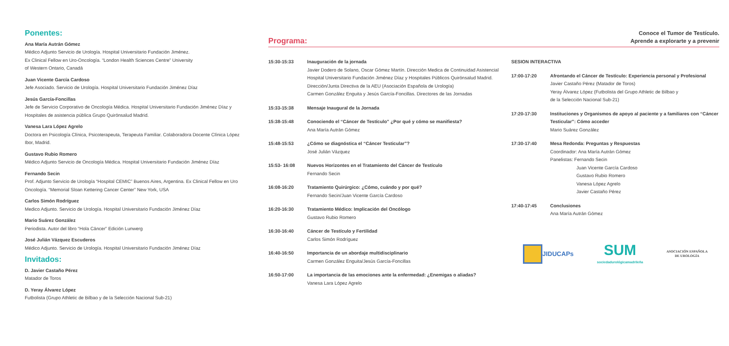Ponentes:
Ana María Autrán Gómez
Médico Adjunto Servicio de Urología. Hospital Universitario Fundación Jiménez.
Ex Clinical Fellow en Uro-Oncología. “London Health Sciences Centre” University
of Western Ontario, Canadá
Juan Vicente García Cardoso
Jefe Asociado. Servicio de Urología. Hospital Universitario Fundación Jiménez Díaz
Jesús García-Foncillas
Jefe de Servicio Corporativo de Oncología Médica. Hospital Universitario Fundación Jiménez Díaz y Hospitales de asistencia pública Grupo Quirónsalud Madrid.
Vanesa Lara López Agrelo
Doctora en Psicología Clínica, Psicoterapeuta, Terapeuta Familiar. Colaboradora Docente Clínica López Ibor, Madrid.
Gustavo Rubio Romero
Médico Adjunto Servicio de Oncología Médica. Hospital Universitario Fundación Jiménez Díaz
Fernando Secin
Prof. Adjunto Servicio de Urología “Hospital CEMIC” Buenos Aires, Argentina. Ex Clinical Fellow en Uro Oncología. “Memorial Sloan Kettering Cancer Center” New York, USA
Carlos Simón Rodríguez
Medico Adjunto. Servicio de Urología. Hospital Universitario Fundación Jiménez Díaz
Mario Suárez González
Periodista. Autor del libro “Hola Cáncer” Edición Lunwerg
José Julián Vázquez Escuderos
Médico Adjunto. Servicio de Urología. Hospital Universitario Fundación Jiménez Díaz
Invitados:
D. Javier Castaño Pérez
Matador de Toros
D. Yeray Álvarez López
Futbolista (Grupo Athletic de Bilbao y de la Selección Nacional Sub-21)
Programa:
Conoce el Tumor de Testículo.
Aprende a explorarte y a prevenir
15:30-15:33 Inauguración de la jornada
Javier Dodero de Solano, Oscar Gómez Martín. Dirección Medica de Continuidad Asistencial Hospital Universitario Fundación Jiménez Díaz y Hospitales Públicos Quirónsalud Madrid.
Dirección/Junta Directiva de la AEU (Asociación Española de Urología)
Carmen González Enguita y Jesús García-Foncillas. Directores de las Jornadas
15:33-15:38 Mensaje Inaugural de la Jornada
15:38-15:48 Conociendo el “Cáncer de Testículo” ¿Por qué y cómo se manifiesta?
Ana María Autrán Gómez
15:48-15:53 ¿Cómo se diagnóstica el “Cáncer Testicular”?
José Julián Vázquez
15:53- 16:08 Nuevos Horizontes en el Tratamiento del Cáncer de Testículo
Fernando Secin
16:08-16:20 Tratamiento Quirúrgico: ¿Cómo, cuándo y por qué?
Fernando Secin/Juan Vicente García Cardoso
16:20-16:30 Tratamiento Médico: Implicación del Oncólogo
Gustavo Rubio Romero
16:30-16:40 Cáncer de Testículo y Fertilidad
Carlos Simón Rodríguez
16:40-16:50 Importancia de un abordaje multidisciplinario
Carmen González Enguita/Jesús García-Foncillas
16:50-17:00 La importancia de las emociones ante la enfermedad: ¿Enemigas o aliadas?
Vanesa Lara López Agrelo
SESION INTERACTIVA
17:00-17:20 Afrontando el Cáncer de Testículo: Experiencia personal y Profesional
Javier Castaño Pérez (Matador de Toros)
Yeray Álvarez López (Futbolista del Grupo Athletic de Bilbao y
de la Selección Nacional Sub-21)
17:20-17:30 Instituciones y Organismos de apoyo al paciente y a familiares con “Cáncer Testicular”: Cómo acceder
Mario Suárez González
17:30-17:40 Mesa Redonda: Preguntas y Respuestas
Coordinador: Ana María Autrán Gómez
Panelistas: Fernando Secin
Juan Vicente García Cardoso
Gustavo Rubio Romero
Vanesa López Agrelo
Javier Castaño Pérez
17:40-17:45 Conclusiones
Ana María Autrán Gómez
JIDUCAPs
SUM
sociedadurológicamadrileña
ASOCIACIÓN ESPAÑOLA
DE UROLOGÍA